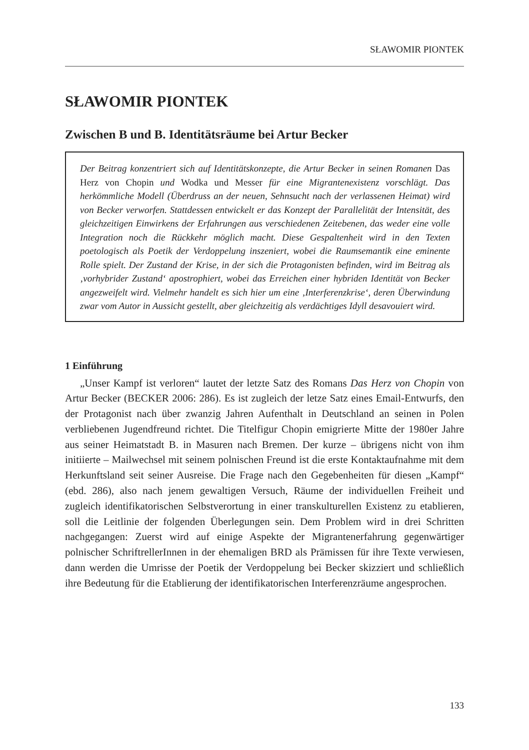SŁAWOMIR PIONTEK
SŁAWOMIR PIONTEK
Zwischen B und B. Identitätsräume bei Artur Becker
Der Beitrag konzentriert sich auf Identitätskonzepte, die Artur Becker in seinen Romanen Das Herz von Chopin und Wodka und Messer für eine Migrantenexistenz vorschlägt. Das herkömmliche Modell (Überdruss an der neuen, Sehnsucht nach der verlassenen Heimat) wird von Becker verworfen. Stattdessen entwickelt er das Konzept der Parallelität der Intensität, des gleichzeitigen Einwirkens der Erfahrungen aus verschiedenen Zeitebenen, das weder eine volle Integration noch die Rückkehr möglich macht. Diese Gespaltenheit wird in den Texten poetologisch als Poetik der Verdoppelung inszeniert, wobei die Raumsemantik eine eminente Rolle spielt. Der Zustand der Krise, in der sich die Protagonisten befinden, wird im Beitrag als ‚vorhybrider Zustand‘ apostrophiert, wobei das Erreichen einer hybriden Identität von Becker angezweifelt wird. Vielmehr handelt es sich hier um eine ‚Interferenzkrise‘, deren Überwindung zwar vom Autor in Aussicht gestellt, aber gleichzeitig als verdächtiges Idyll desavouiert wird.
1 Einführung
„Unser Kampf ist verloren“ lautet der letzte Satz des Romans Das Herz von Chopin von Artur Becker (BECKER 2006: 286). Es ist zugleich der letze Satz eines Email-Entwurfs, den der Protagonist nach über zwanzig Jahren Aufenthalt in Deutschland an seinen in Polen verbliebenen Jugendfreund richtet. Die Titelfigur Chopin emigrierte Mitte der 1980er Jahre aus seiner Heimatstadt B. in Masuren nach Bremen. Der kurze – übrigens nicht von ihm initiierte – Mailwechsel mit seinem polnischen Freund ist die erste Kontaktaufnahme mit dem Herkunftsland seit seiner Ausreise. Die Frage nach den Gegebenheiten für diesen „Kampf“ (ebd. 286), also nach jenem gewaltigen Versuch, Räume der individuellen Freiheit und zugleich identifikatorischen Selbstverortung in einer transkulturellen Existenz zu etablieren, soll die Leitlinie der folgenden Überlegungen sein. Dem Problem wird in drei Schritten nachgegangen: Zuerst wird auf einige Aspekte der Migrantenerfahrung gegenwärtiger polnischer SchriftrellerInnen in der ehemaligen BRD als Prämissen für ihre Texte verwiesen, dann werden die Umrisse der Poetik der Verdoppelung bei Becker skizziert und schließlich ihre Bedeutung für die Etablierung der identifikatorischen Interferenzräume angesprochen.
133